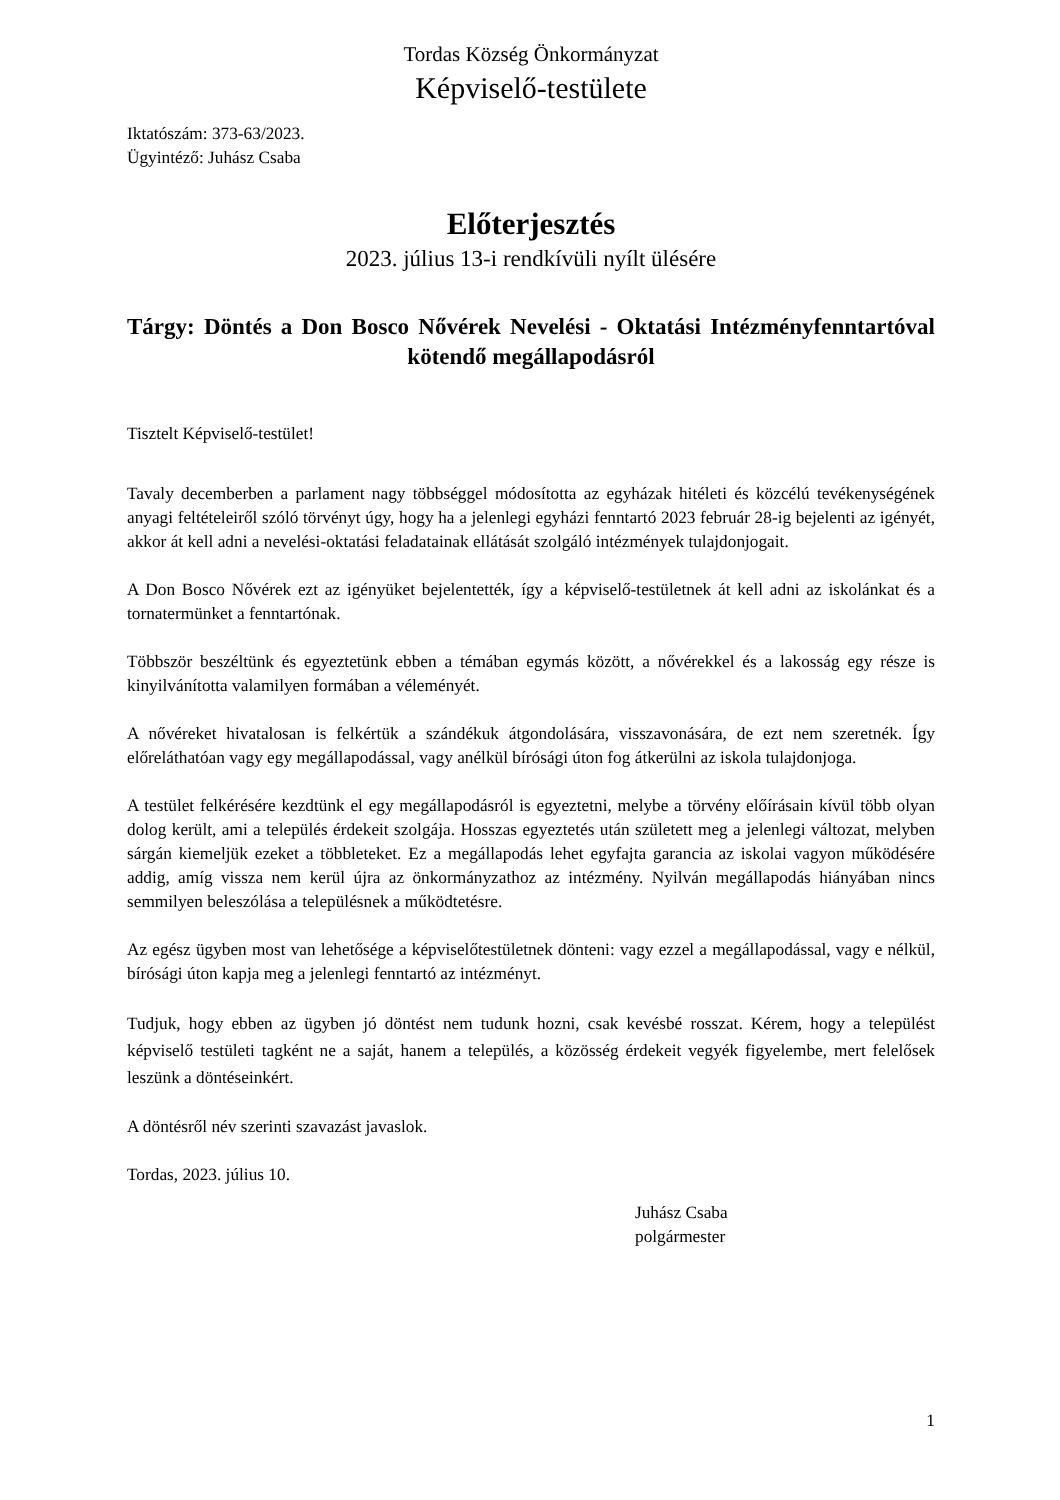Tordas Község Önkormányzat
Képviselő-testülete
Iktatószám: 373-63/2023.
Ügyintéző: Juhász Csaba
Előterjesztés
2023. július 13-i rendkívüli nyílt ülésére
Tárgy: Döntés a Don Bosco Nővérek Nevelési - Oktatási Intézményfenntartóval kötendő megállapodásról
Tisztelt Képviselő-testület!
Tavaly decemberben a parlament nagy többséggel módosította az egyházak hitéleti és közcélú tevékenységének anyagi feltételeiről szóló törvényt úgy, hogy ha a jelenlegi egyházi fenntartó 2023 február 28-ig bejelenti az igényét, akkor át kell adni a nevelési-oktatási feladatainak ellátását szolgáló intézmények tulajdonjogait.
A Don Bosco Nővérek ezt az igényüket bejelentették, így a képviselő-testületnek át kell adni az iskolánkat és a tornatermünket a fenntartónak.
Többször beszéltünk és egyeztetünk ebben a témában egymás között, a nővérekkel és a lakosság egy része is kinyilvánította valamilyen formában a véleményét.
A nővéreket hivatalosan is felkértük a szándékuk átgondolására, visszavonására, de ezt nem szeretnék. Így előreláthatóan vagy egy megállapodással, vagy anélkül bírósági úton fog átkerülni az iskola tulajdonjoga.
A testület felkérésére kezdtünk el egy megállapodásról is egyeztetni, melybe a törvény előírásain kívül több olyan dolog került, ami a település érdekeit szolgája. Hosszas egyeztetés után született meg a jelenlegi változat, melyben sárgán kiemeljük ezeket a többleteket. Ez a megállapodás lehet egyfajta garancia az iskolai vagyon működésére addig, amíg vissza nem kerül újra az önkormányzathoz az intézmény. Nyilván megállapodás hiányában nincs semmilyen beleszólása a településnek a működtetésre.
Az egész ügyben most van lehetősége a képviselőtestületnek dönteni: vagy ezzel a megállapodással, vagy e nélkül, bírósági úton kapja meg a jelenlegi fenntartó az intézményt.
Tudjuk, hogy ebben az ügyben jó döntést nem tudunk hozni, csak kevésbé rosszat. Kérem, hogy a települést képviselő testületi tagként ne a saját, hanem a település, a közösség érdekeit vegyék figyelembe, mert felelősek leszünk a döntéseinkért.
A döntésről név szerinti szavazást javaslok.
Tordas, 2023. július 10.
Juhász Csaba
polgármester
1